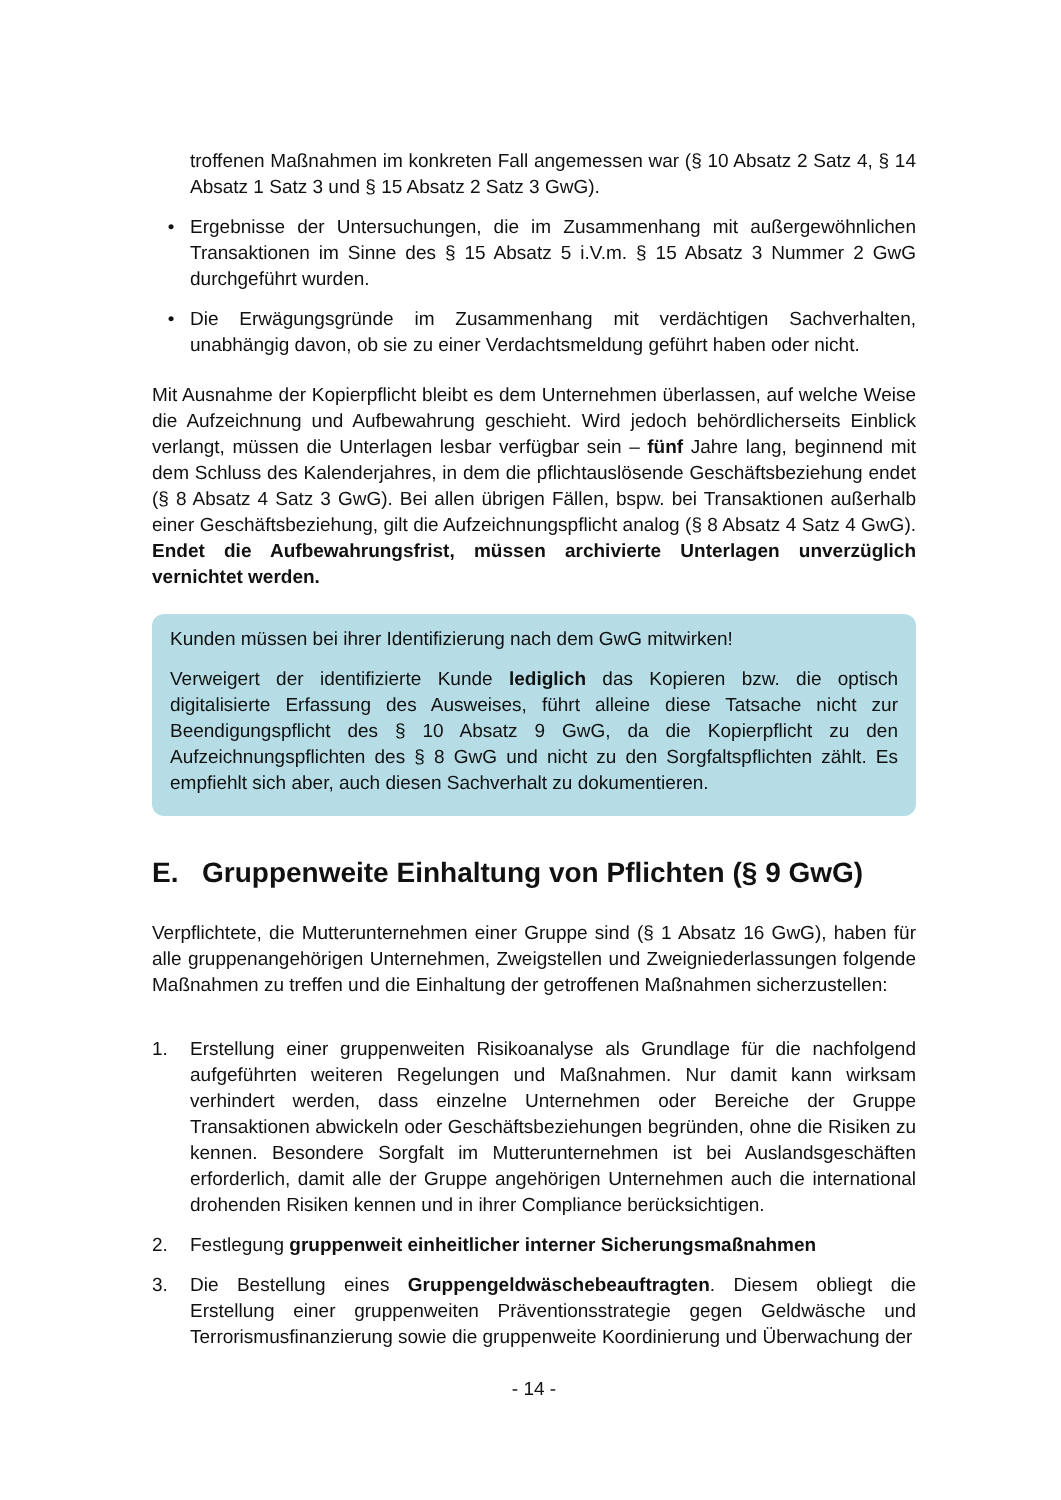troffenen Maßnahmen im konkreten Fall angemessen war (§ 10 Absatz 2 Satz 4, § 14 Absatz 1 Satz 3 und § 15 Absatz 2 Satz 3 GwG).
• Ergebnisse der Untersuchungen, die im Zusammenhang mit außergewöhnlichen Transaktionen im Sinne des § 15 Absatz 5 i.V.m. § 15 Absatz 3 Nummer 2 GwG durchgeführt wurden.
• Die Erwägungsgründe im Zusammenhang mit verdächtigen Sachverhalten, unabhängig davon, ob sie zu einer Verdachtsmeldung geführt haben oder nicht.
Mit Ausnahme der Kopierpflicht bleibt es dem Unternehmen überlassen, auf welche Weise die Aufzeichnung und Aufbewahrung geschieht. Wird jedoch behördlicherseits Einblick verlangt, müssen die Unterlagen lesbar verfügbar sein – fünf Jahre lang, beginnend mit dem Schluss des Kalenderjahres, in dem die pflichtauslösende Geschäftsbeziehung endet (§ 8 Absatz 4 Satz 3 GwG). Bei allen übrigen Fällen, bspw. bei Transaktionen außerhalb einer Geschäftsbeziehung, gilt die Aufzeichnungspflicht analog (§ 8 Absatz 4 Satz 4 GwG). Endet die Aufbewahrungsfrist, müssen archivierte Unterlagen unverzüglich vernichtet werden.
Kunden müssen bei ihrer Identifizierung nach dem GwG mitwirken!
Verweigert der identifizierte Kunde lediglich das Kopieren bzw. die optisch digitalisierte Erfassung des Ausweises, führt alleine diese Tatsache nicht zur Beendigungspflicht des § 10 Absatz 9 GwG, da die Kopierpflicht zu den Aufzeichnungspflichten des § 8 GwG und nicht zu den Sorgfaltspflichten zählt. Es empfiehlt sich aber, auch diesen Sachverhalt zu dokumentieren.
E. Gruppenweite Einhaltung von Pflichten (§ 9 GwG)
Verpflichtete, die Mutterunternehmen einer Gruppe sind (§ 1 Absatz 16 GwG), haben für alle gruppenangehörigen Unternehmen, Zweigstellen und Zweigniederlassungen folgende Maßnahmen zu treffen und die Einhaltung der getroffenen Maßnahmen sicherzustellen:
1. Erstellung einer gruppenweiten Risikoanalyse als Grundlage für die nachfolgend aufgeführten weiteren Regelungen und Maßnahmen. Nur damit kann wirksam verhindert werden, dass einzelne Unternehmen oder Bereiche der Gruppe Transaktionen abwickeln oder Geschäftsbeziehungen begründen, ohne die Risiken zu kennen. Besondere Sorgfalt im Mutterunternehmen ist bei Auslandsgeschäften erforderlich, damit alle der Gruppe angehörigen Unternehmen auch die international drohenden Risiken kennen und in ihrer Compliance berücksichtigen.
2. Festlegung gruppenweit einheitlicher interner Sicherungsmaßnahmen
3. Die Bestellung eines Gruppengeldwäschebeauftragten. Diesem obliegt die Erstellung einer gruppenweiten Präventionsstrategie gegen Geldwäsche und Terrorismusfinanzierung sowie die gruppenweite Koordinierung und Überwachung der
- 14 -